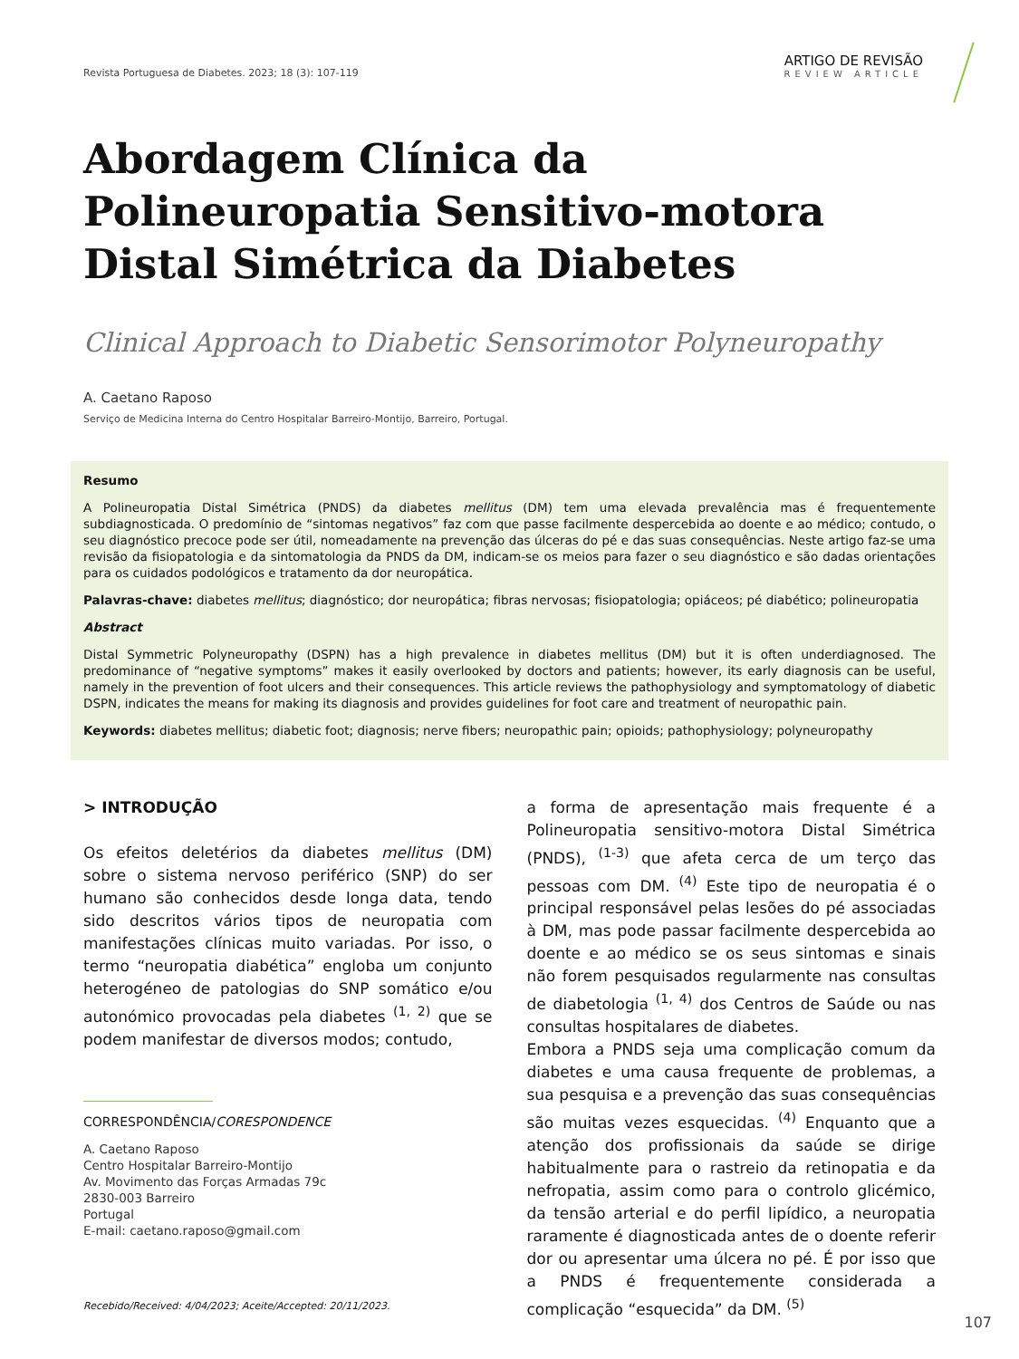Revista Portuguesa de Diabetes. 2023; 18 (3): 107-119
ARTIGO DE REVISÃO
REVIEW ARTICLE
Abordagem Clínica da Polineuropatia Sensitivo-motora Distal Simétrica da Diabetes
Clinical Approach to Diabetic Sensorimotor Polyneuropathy
A. Caetano Raposo
Serviço de Medicina Interna do Centro Hospitalar Barreiro-Montijo, Barreiro, Portugal.
Resumo
A Polineuropatia Distal Simétrica (PNDS) da diabetes mellitus (DM) tem uma elevada prevalência mas é frequentemente subdiagnosticada. O predomínio de “sintomas negativos” faz com que passe facilmente despercebida ao doente e ao médico; contudo, o seu diagnóstico precoce pode ser útil, nomeadamente na prevenção das úlceras do pé e das suas consequências. Neste artigo faz-se uma revisão da fisiopatologia e da sintomatologia da PNDS da DM, indicam-se os meios para fazer o seu diagnóstico e são dadas orientações para os cuidados podológicos e tratamento da dor neuropática.
Palavras-chave: diabetes mellitus; diagnóstico; dor neuropática; fibras nervosas; fisiopatologia; opiáceos; pé diabético; polineuropatia
Abstract
Distal Symmetric Polyneuropathy (DSPN) has a high prevalence in diabetes mellitus (DM) but it is often underdiagnosed. The predominance of “negative symptoms” makes it easily overlooked by doctors and patients; however, its early diagnosis can be useful, namely in the prevention of foot ulcers and their consequences. This article reviews the pathophysiology and symptomatology of diabetic DSPN, indicates the means for making its diagnosis and provides guidelines for foot care and treatment of neuropathic pain.
Keywords: diabetes mellitus; diabetic foot; diagnosis; nerve fibers; neuropathic pain; opioids; pathophysiology; polyneuropathy
> INTRODUÇÃO
Os efeitos deletérios da diabetes mellitus (DM) sobre o sistema nervoso periférico (SNP) do ser humano são conhecidos desde longa data, tendo sido descritos vários tipos de neuropatia com manifestações clínicas muito variadas. Por isso, o termo “neuropatia diabética” engloba um conjunto heterogéneo de patologias do SNP somático e/ou autonómico provocadas pela diabetes <sup>(1, 2)</sup> que se podem manifestar de diversos modos; contudo,
CORRESPONDÊNCIA/CORESPONDENCE
A. Caetano Raposo
Centro Hospitalar Barreiro-Montijo
Av. Movimento das Forças Armadas 79c
2830-003 Barreiro
Portugal
E-mail: caetano.raposo@gmail.com
a forma de apresentação mais frequente é a Polineuropatia sensitivo-motora Distal Simétrica (PNDS), <sup>(1-3)</sup> que afeta cerca de um terço das pessoas com DM. <sup>(4)</sup> Este tipo de neuropatia é o principal responsável pelas lesões do pé associadas à DM, mas pode passar facilmente despercebida ao doente e ao médico se os seus sintomas e sinais não forem pesquisados regularmente nas consultas de diabetologia <sup>(1, 4)</sup> dos Centros de Saúde ou nas consultas hospitalares de diabetes.
Embora a PNDS seja uma complicação comum da diabetes e uma causa frequente de problemas, a sua pesquisa e a prevenção das suas consequências são muitas vezes esquecidas. <sup>(4)</sup> Enquanto que a atenção dos profissionais da saúde se dirige habitualmente para o rastreio da retinopatia e da nefropatia, assim como para o controlo glicémico, da tensão arterial e do perfil lipídico, a neuropatia raramente é diagnosticada antes de o doente referir dor ou apresentar uma úlcera no pé. É por isso que a PNDS é frequentemente considerada a complicação “esquecida” da DM. <sup>(5)</sup>
Recebido/Received: 4/04/2023; Aceite/Accepted: 20/11/2023.
107